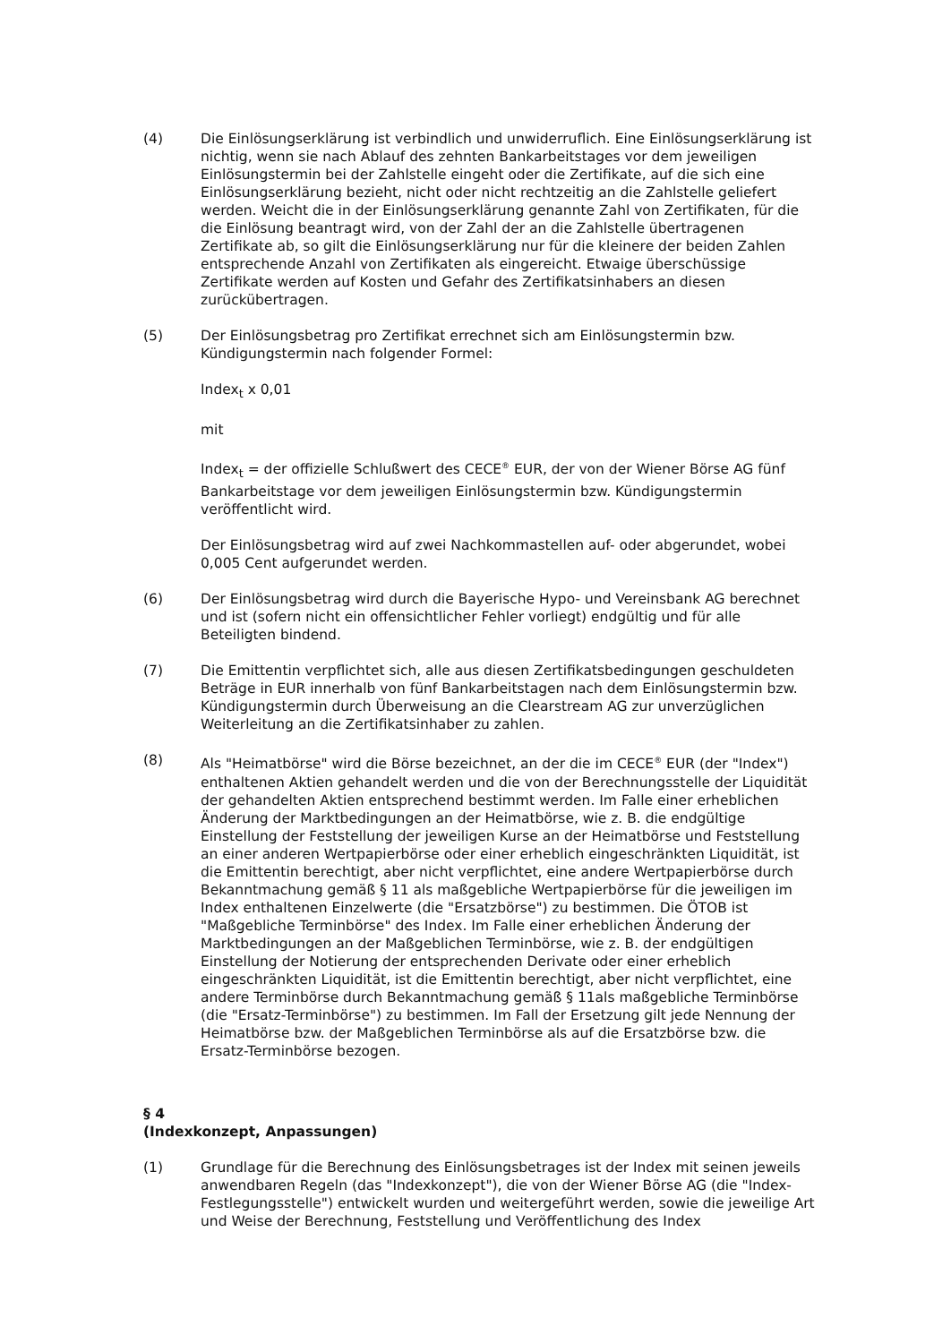(4) Die Einlösungserklärung ist verbindlich und unwiderruflich. Eine Einlösungserklärung ist nichtig, wenn sie nach Ablauf des zehnten Bankarbeitstages vor dem jeweiligen Einlösungstermin bei der Zahlstelle eingeht oder die Zertifikate, auf die sich eine Einlösungserklärung bezieht, nicht oder nicht rechtzeitig an die Zahlstelle geliefert werden. Weicht die in der Einlösungserklärung genannte Zahl von Zertifikaten, für die die Einlösung beantragt wird, von der Zahl der an die Zahlstelle übertragenen Zertifikate ab, so gilt die Einlösungserklärung nur für die kleinere der beiden Zahlen entsprechende Anzahl von Zertifikaten als eingereicht. Etwaige überschüssige Zertifikate werden auf Kosten und Gefahr des Zertifikatsinhabers an diesen zurückübertragen.
(5) Der Einlösungsbetrag pro Zertifikat errechnet sich am Einlösungstermin bzw. Kündigungstermin nach folgender Formel:
Index<sub>t</sub> x 0,01
mit
Index<sub>t</sub> = der offizielle Schlußwert des CECE<sup>®</sup> EUR, der von der Wiener Börse AG fünf Bankarbeitstage vor dem jeweiligen Einlösungstermin bzw. Kündigungstermin veröffentlicht wird.
Der Einlösungsbetrag wird auf zwei Nachkommastellen auf- oder abgerundet, wobei 0,005 Cent aufgerundet werden.
(6) Der Einlösungsbetrag wird durch die Bayerische Hypo- und Vereinsbank AG berechnet und ist (sofern nicht ein offensichtlicher Fehler vorliegt) endgültig und für alle Beteiligten bindend.
(7) Die Emittentin verpflichtet sich, alle aus diesen Zertifikatsbedingungen geschuldeten Beträge in EUR innerhalb von fünf Bankarbeitstagen nach dem Einlösungstermin bzw. Kündigungstermin durch Überweisung an die Clearstream AG zur unverzüglichen Weiterleitung an die Zertifikatsinhaber zu zahlen.
(8) Als "Heimatbörse" wird die Börse bezeichnet, an der die im CECE<sup>®</sup> EUR (der "Index") enthaltenen Aktien gehandelt werden und die von der Berechnungsstelle der Liquidität der gehandelten Aktien entsprechend bestimmt werden. Im Falle einer erheblichen Änderung der Marktbedingungen an der Heimatbörse, wie z. B. die endgültige Einstellung der Feststellung der jeweiligen Kurse an der Heimatbörse und Feststellung an einer anderen Wertpapierbörse oder einer erheblich eingeschränkten Liquidität, ist die Emittentin berechtigt, aber nicht verpflichtet, eine andere Wertpapierbörse durch Bekanntmachung gemäß § 11 als maßgebliche Wertpapierbörse für die jeweiligen im Index enthaltenen Einzelwerte (die "Ersatzbörse") zu bestimmen. Die ÖTOB ist "Maßgebliche Terminbörse" des Index. Im Falle einer erheblichen Änderung der Marktbedingungen an der Maßgeblichen Terminbörse, wie z. B. der endgültigen Einstellung der Notierung der entsprechenden Derivate oder einer erheblich eingeschränkten Liquidität, ist die Emittentin berechtigt, aber nicht verpflichtet, eine andere Terminbörse durch Bekanntmachung gemäß § 11als maßgebliche Terminbörse (die "Ersatz-Terminbörse") zu bestimmen. Im Fall der Ersetzung gilt jede Nennung der Heimatbörse bzw. der Maßgeblichen Terminbörse als auf die Ersatzbörse bzw. die Ersatz-Terminbörse bezogen.
§ 4
(Indexkonzept, Anpassungen)
(1) Grundlage für die Berechnung des Einlösungsbetrages ist der Index mit seinen jeweils anwendbaren Regeln (das "Indexkonzept"), die von der Wiener Börse AG (die "Index-Festlegungsstelle") entwickelt wurden und weitergeführt werden, sowie die jeweilige Art und Weise der Berechnung, Feststellung und Veröffentlichung des Index